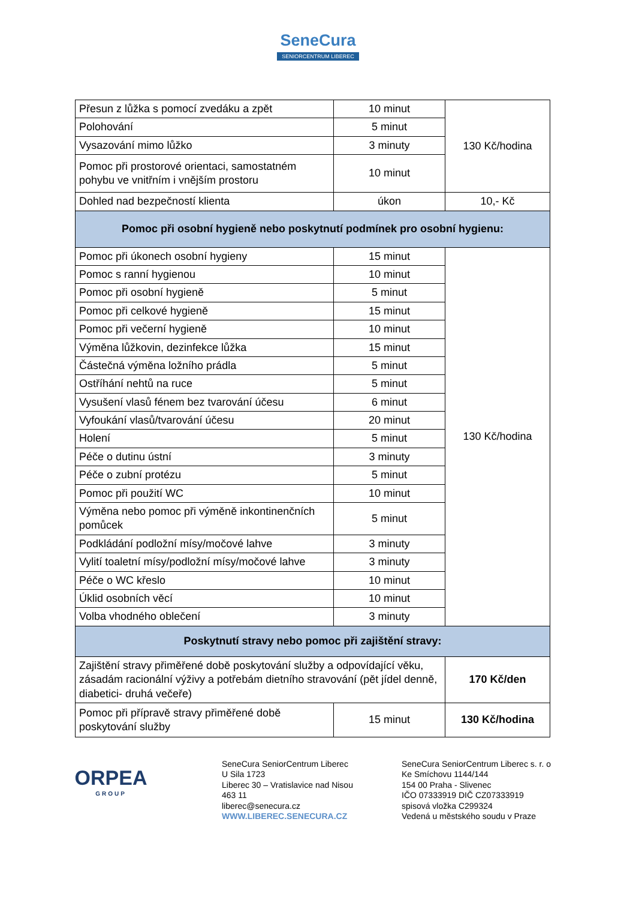SeneCura
SENIORCENTRUM LIBEREC
| Přesun z lůžka s pomocí zvedáku a zpět | 10 minut | 130 Kč/hodina |
| Polohování | 5 minut | |
| Vysazování mimo lůžko | 3 minuty | |
| Pomoc při prostorové orientaci, samostatném pohybu ve vnitřním i vnějším prostoru | 10 minut | |
| Dohled nad bezpečností klienta | úkon | 10,- Kč |
| Pomoc při osobní hygieně nebo poskytnutí podmínek pro osobní hygienu: | | |
| Pomoc při úkonech osobní hygieny | 15 minut | 130 Kč/hodina |
| Pomoc s ranní hygienou | 10 minut | |
| Pomoc při osobní hygieně | 5 minut | |
| Pomoc při celkové hygieně | 15 minut | |
| Pomoc při večerní hygieně | 10 minut | |
| Výměna lůžkovin, dezinfekce lůžka | 15 minut | |
| Částečná výměna ložního prádla | 5 minut | |
| Ostříhání nehtů na ruce | 5 minut | |
| Vysušení vlasů fénem bez tvarování účesu | 6 minut | |
| Vyfoukání vlasů/tvarování účesu | 20 minut | |
| Holení | 5 minut | |
| Péče o dutinu ústní | 3 minuty | |
| Péče o zubní protézu | 5 minut | |
| Pomoc při použití WC | 10 minut | |
| Výměna nebo pomoc při výměně inkontinenčních pomůcek | 5 minut | |
| Podkládání podložní mísy/močové lahve | 3 minuty | |
| Vylití toaletní mísy/podložní mísy/močové lahve | 3 minuty | |
| Péče o WC křeslo | 10 minut | |
| Úklid osobních věcí | 10 minut | |
| Volba vhodného oblečení | 3 minuty | |
| Poskytnutí stravy nebo pomoc při zajištění stravy: | | |
| Zajištění stravy přiměřené době poskytování služby a odpovídající věku, zásadám racionální výživy a potřebám dietního stravování (pět jídel denně, diabetici- druhá večeře) | | 170 Kč/den |
| Pomoc při přípravě stravy přiměřené době poskytování služby | 15 minut | 130 Kč/hodina |
ORPEA
GROUP
SeneCura SeniorCentrum Liberec
U Sila 1723
Liberec 30 – Vratislavice nad Nisou
463 11
liberec@senecura.cz
WWW.LIBEREC.SENECURA.CZ
SeneCura SeniorCentrum Liberec s. r. o
Ke Smíchovu 1144/144
154 00 Praha - Slivenec
IČO 07333919 DIČ CZ07333919
spisová vložka C299324
Vedená u městského soudu v Praze